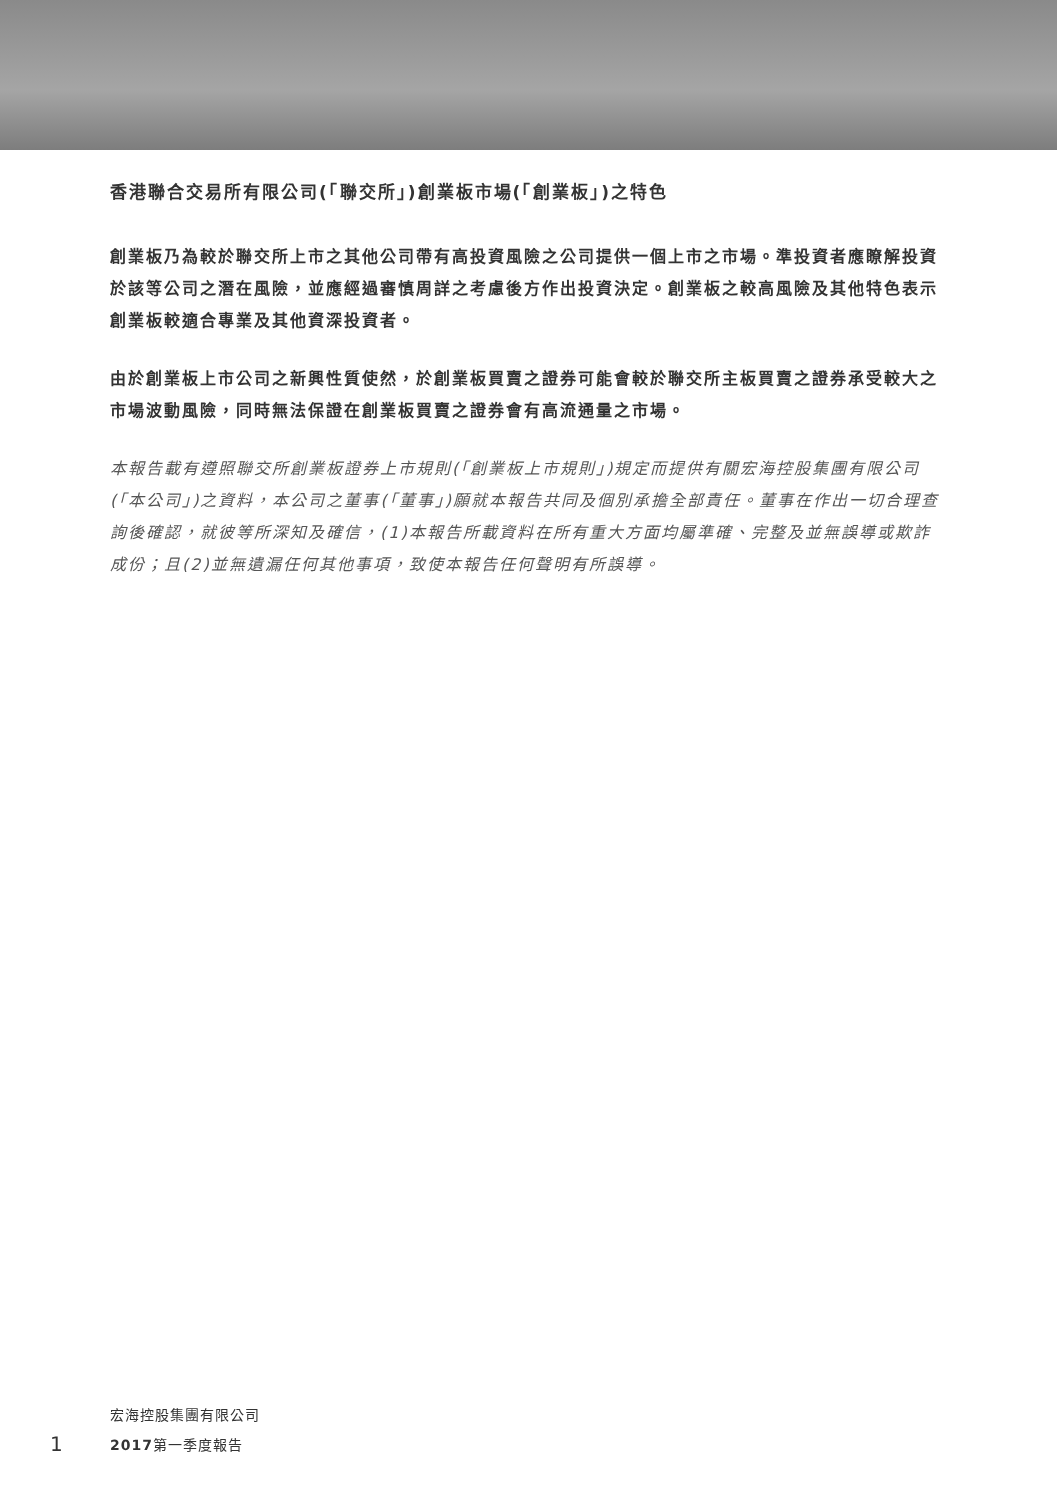香港聯合交易所有限公司(「聯交所」)創業板市場(「創業板」)之特色
創業板乃為較於聯交所上市之其他公司帶有高投資風險之公司提供一個上市之市場。準投資者應瞭解投資於該等公司之潛在風險，並應經過審慎周詳之考慮後方作出投資決定。創業板之較高風險及其他特色表示創業板較適合專業及其他資深投資者。
由於創業板上市公司之新興性質使然，於創業板買賣之證券可能會較於聯交所主板買賣之證券承受較大之市場波動風險，同時無法保證在創業板買賣之證券會有高流通量之市場。
本報告載有遵照聯交所創業板證券上市規則(「創業板上市規則」)規定而提供有關宏海控股集團有限公司(「本公司」)之資料，本公司之董事(「董事」)願就本報告共同及個別承擔全部責任。董事在作出一切合理查詢後確認，就彼等所深知及確信，(1)本報告所載資料在所有重大方面均屬準確、完整及並無誤導或欺詐成份；且(2)並無遺漏任何其他事項，致使本報告任何聲明有所誤導。
1
宏海控股集團有限公司
2017第一季度報告